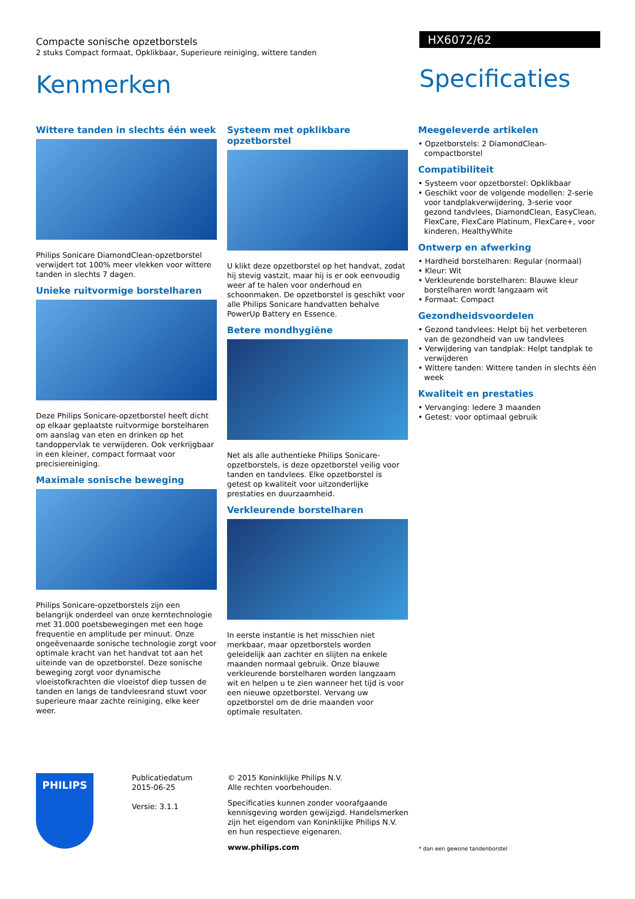Compacte sonische opzetborstels
2 stuks Compact formaat, Opklikbaar, Superieure reiniging, wittere tanden
Kenmerken
HX6072/62
Specificaties
Wittere tanden in slechts één week
Philips Sonicare DiamondClean-opzetborstel verwijdert tot 100% meer vlekken voor wittere tanden in slechts 7 dagen.
Unieke ruitvormige borstelharen
Deze Philips Sonicare-opzetborstel heeft dicht op elkaar geplaatste ruitvormige borstelharen om aanslag van eten en drinken op het tandoppervlak te verwijderen. Ook verkrijgbaar in een kleiner, compact formaat voor precisiereiniging.
Maximale sonische beweging
Philips Sonicare-opzetborstels zijn een belangrijk onderdeel van onze kerntechnologie met 31.000 poetsbewegingen met een hoge frequentie en amplitude per minuut. Onze ongeëvenaarde sonische technologie zorgt voor optimale kracht van het handvat tot aan het uiteinde van de opzetborstel. Deze sonische beweging zorgt voor dynamische vloeistofkrachten die vloeistof diep tussen de tanden en langs de tandvleesrand stuwt voor superieure maar zachte reiniging, elke keer weer.
Systeem met opklikbare opzetborstel
U klikt deze opzetborstel op het handvat, zodat hij stevig vastzit, maar hij is er ook eenvoudig weer af te halen voor onderhoud en schoonmaken. De opzetborstel is geschikt voor alle Philips Sonicare handvatten behalve PowerUp Battery en Essence.
Betere mondhygiëne
Net als alle authentieke Philips Sonicare-opzetborstels, is deze opzetborstel veilig voor tanden en tandvlees. Elke opzetborstel is getest op kwaliteit voor uitzonderlijke prestaties en duurzaamheid.
Verkleurende borstelharen
In eerste instantie is het misschien niet merkbaar, maar opzetborstels worden geleidelijk aan zachter en slijten na enkele maanden normaal gebruik. Onze blauwe verkleurende borstelharen worden langzaam wit en helpen u te zien wanneer het tijd is voor een nieuwe opzetborstel. Vervang uw opzetborstel om de drie maanden voor optimale resultaten.
Meegeleverde artikelen
• Opzetborstels: 2 DiamondClean-compactborstel
Compatibiliteit
• Systeem voor opzetborstel: Opklikbaar
• Geschikt voor de volgende modellen: 2-serie voor tandplakverwijdering, 3-serie voor gezond tandvlees, DiamondClean, EasyClean, FlexCare, FlexCare Platinum, FlexCare+, voor kinderen, HealthyWhite
Ontwerp en afwerking
• Hardheid borstelharen: Regular (normaal)
• Kleur: Wit
• Verkleurende borstelharen: Blauwe kleur borstelharen wordt langzaam wit
• Formaat: Compact
Gezondheidsvoordelen
• Gezond tandvlees: Helpt bij het verbeteren van de gezondheid van uw tandvlees
• Verwijdering van tandplak: Helpt tandplak te verwijderen
• Wittere tanden: Wittere tanden in slechts één week
Kwaliteit en prestaties
• Vervanging: Iedere 3 maanden
• Getest: voor optimaal gebruik
PHILIPS
Publicatiedatum
2015-06-25
Versie: 3.1.1
© 2015 Koninklijke Philips N.V.
Alle rechten voorbehouden.
Specificaties kunnen zonder voorafgaande kennisgeving worden gewijzigd. Handelsmerken zijn het eigendom van Koninklijke Philips N.V. en hun respectieve eigenaren.
www.philips.com
* dan een gewone tandenborstel